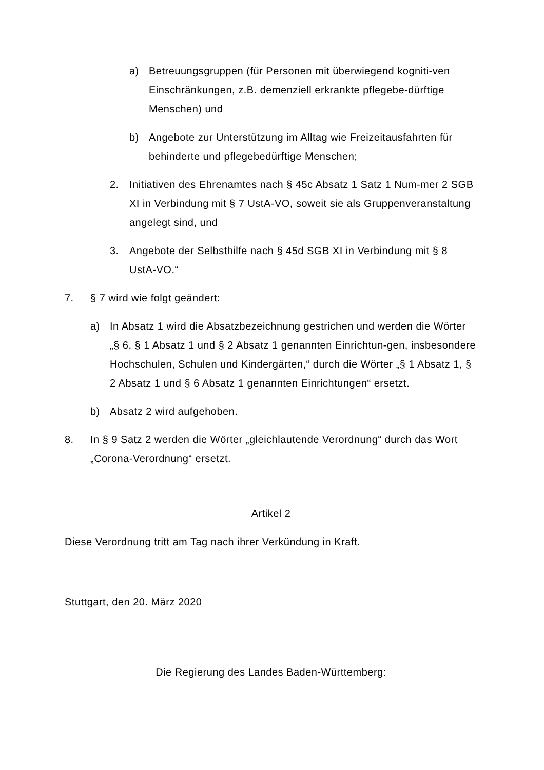a) Betreuungsgruppen (für Personen mit überwiegend kogniti-ven Einschränkungen, z.B. demenziell erkrankte pflegebe-dürftige Menschen) und
b) Angebote zur Unterstützung im Alltag wie Freizeitausfahrten für behinderte und pflegebedürftige Menschen;
2. Initiativen des Ehrenamtes nach § 45c Absatz 1 Satz 1 Num-mer 2 SGB XI in Verbindung mit § 7 UstA-VO, soweit sie als Gruppenveranstaltung angelegt sind, und
3. Angebote der Selbsthilfe nach § 45d SGB XI in Verbindung mit § 8 UstA-VO.“
7. § 7 wird wie folgt geändert:
a) In Absatz 1 wird die Absatzbezeichnung gestrichen und werden die Wörter „§ 6, § 1 Absatz 1 und § 2 Absatz 1 genannten Einrichtun-gen, insbesondere Hochschulen, Schulen und Kindergärten,“ durch die Wörter „§ 1 Absatz 1, § 2 Absatz 1 und § 6 Absatz 1 genannten Einrichtungen“ ersetzt.
b) Absatz 2 wird aufgehoben.
8. In § 9 Satz 2 werden die Wörter „gleichlautende Verordnung“ durch das Wort „Corona-Verordnung“ ersetzt.
Artikel 2
Diese Verordnung tritt am Tag nach ihrer Verkündung in Kraft.
Stuttgart, den 20. März 2020
Die Regierung des Landes Baden-Württemberg: